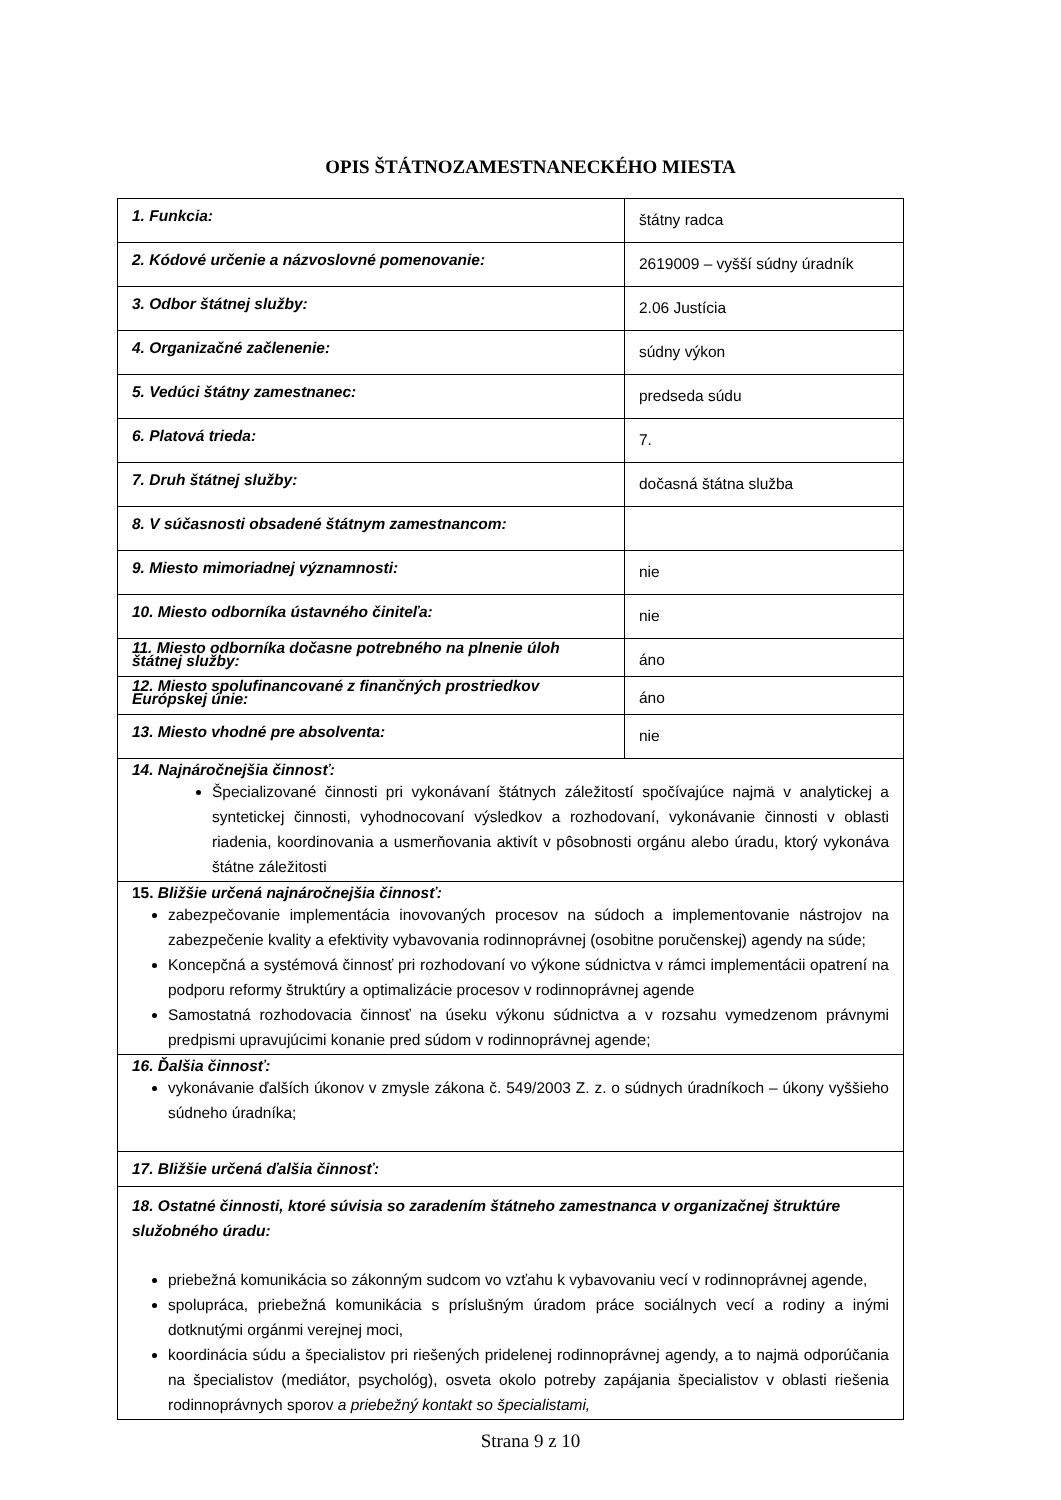OPIS ŠTÁTNOZAMESTNANECKÉHO MIESTA
| 1. Funkcia: | štátny radca |
| 2. Kódové určenie a názvoslovné pomenovanie: | 2619009 – vyšší súdny úradník |
| 3. Odbor štátnej služby: | 2.06 Justícia |
| 4. Organizačné začlenenie: | súdny výkon |
| 5. Vedúci štátny zamestnanec: | predseda súdu |
| 6. Platová trieda: | 7. |
| 7. Druh štátnej služby: | dočasná štátna služba |
| 8. V súčasnosti obsadené štátnym zamestnancom: | |
| 9. Miesto mimoriadnej významnosti: | nie |
| 10. Miesto odborníka ústavného činiteľa: | nie |
| 11. Miesto odborníka dočasne potrebného na plnenie úloh štátnej služby: | áno |
| 12. Miesto spolufinancované z finančných prostriedkov Európskej únie: | áno |
| 13. Miesto vhodné pre absolventa: | nie |
| 14. Najnáročnejšia činnosť: Špecializované činnosti pri vykonávaní štátnych záležitostí spočívajúce najmä v analytickej a syntetickej činnosti, vyhodnocovaní výsledkov a rozhodovaní, vykonávanie činnosti v oblasti riadenia, koordinovania a usmerňovania aktivít v pôsobnosti orgánu alebo úradu, ktorý vykonáva štátne záležitosti | |
| 15. Bližšie určená najnáročnejšia činnosť: zabezpečovanie implementácia inovovaných procesov na súdoch a implementovanie nástrojov na zabezpečenie kvality a efektivity vybavovania rodinnoprávnej (osobitne poručenskej) agendy na súde; Koncepčná a systémová činnosť pri rozhodovaní vo výkone súdnictva v rámci implementácii opatrení na podporu reformy štruktúry a optimalizácie procesov v rodinnoprávnej agende Samostatná rozhodovacia činnosť na úseku výkonu súdnictva a v rozsahu vymedzenom právnymi predpismi upravujúcimi konanie pred súdom v rodinnoprávnej agende; | |
| 16. Ďalšia činnosť: vykonávanie ďalších úkonov v zmysle zákona č. 549/2003 Z. z. o súdnych úradníkoch – úkony vyššieho súdneho úradníka; | |
| 17. Bližšie určená ďalšia činnosť: | |
| 18. Ostatné činnosti, ktoré súvisia so zaradením štátneho zamestnanca v organizačnej štruktúre služobného úradu: priebežná komunikácia so zákonným sudcom vo vzťahu k vybavovaniu vecí v rodinnoprávnej agende, spolupráca, priebežná komunikácia s príslušným úradom práce sociálnych vecí a rodiny a inými dotknutými orgánmi verejnej moci, koordinácia súdu a špecialistov pri riešených pridelenej rodinnoprávnej agendy, a to najmä odporúčania na špecialistov (mediátor, psychológ), osveta okolo potreby zapájania špecialistov v oblasti riešenia rodinnoprávnych sporov a priebežný kontakt so špecialistami, | |
Strana 9 z 10